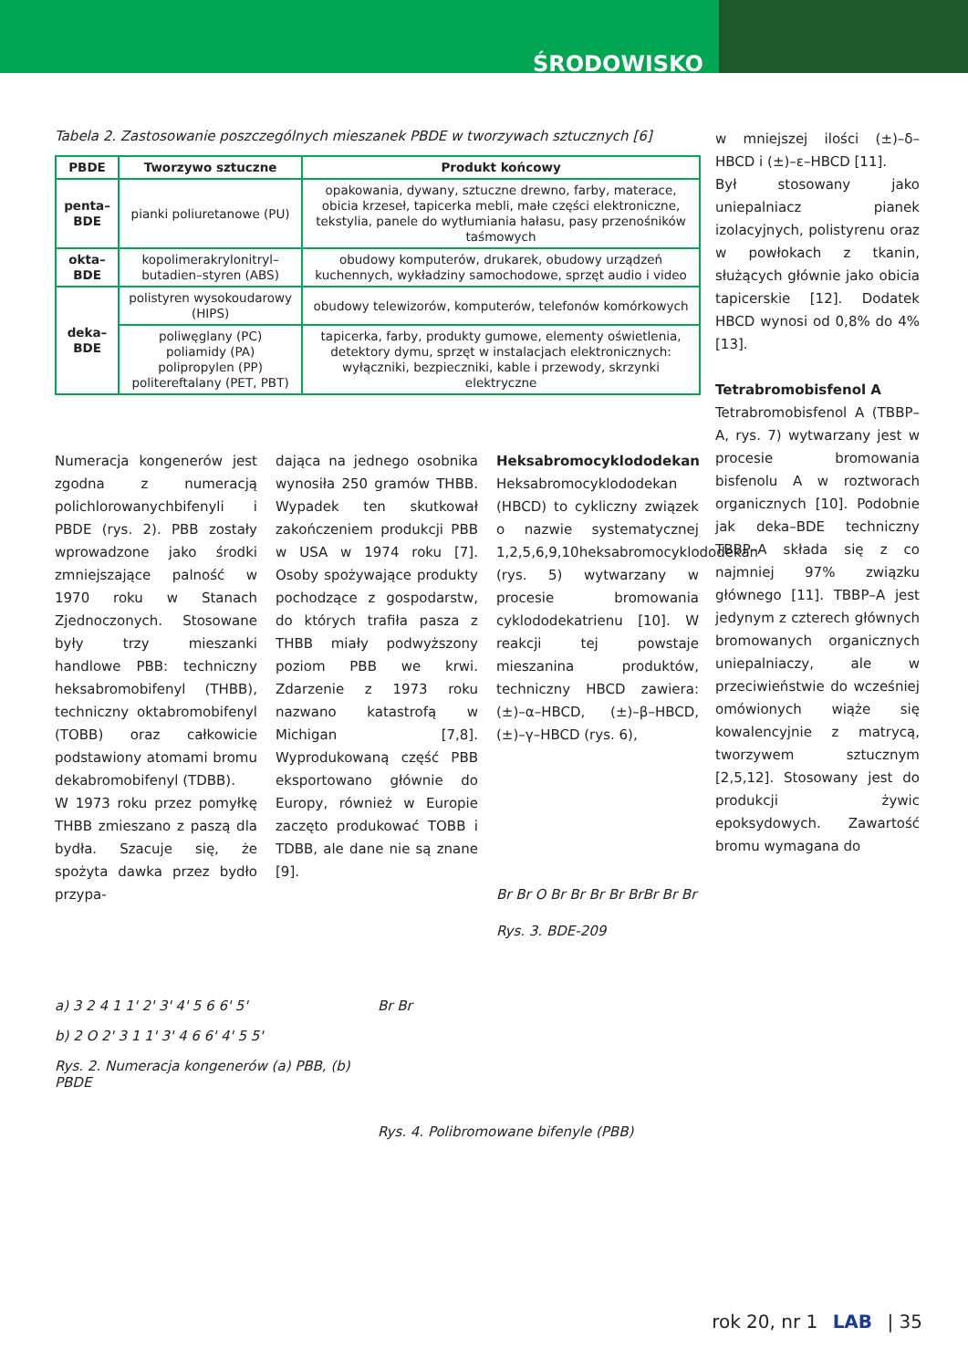ŚRODOWISKO
Tabela 2. Zastosowanie poszczególnych mieszanek PBDE w tworzywach sztucznych [6]
| PBDE | Tworzywo sztuczne | Produkt końcowy |
| --- | --- | --- |
| penta–BDE | pianki poliuretanowe (PU) | opakowania, dywany, sztuczne drewno, farby, materace, obicia krzeseł, tapicerka mebli, małe części elektroniczne, tekstylia, panele do wytłumiania hałasu, pasy przenośników taśmowych |
| okta–BDE | kopolimerakrylonitryl–butadien–styren (ABS) | obudowy komputerów, drukarek, obudowy urządzeń kuchennych, wykładziny samochodowe, sprzęt audio i video |
| deka–BDE | polistyren wysokoudarowy (HIPS) | obudowy telewizorów, komputerów, telefonów komórkowych |
| | poliwęglany (PC) poliamidy (PA) polipropylen (PP) politereftalany (PET, PBT) | tapicerka, farby, produkty gumowe, elementy oświetlenia, detektory dymu, sprzęt w instalacjach elektronicznych: wyłączniki, bezpieczniki, kable i przewody, skrzynki elektryczne |
Numeracja kongenerów jest zgodna z numeracją polichlorowanychbifenyli i PBDE (rys. 2). PBB zostały wprowadzone jako środki zmniejszające palność w 1970 roku w Stanach Zjednoczonych. Stosowane były trzy mieszanki handlowe PBB: techniczny heksabromobifenyl (THBB), techniczny oktabromobifenyl (TOBB) oraz całkowicie podstawiony atomami bromu dekabromobifenyl (TDBB).
W 1973 roku przez pomyłkę THBB zmieszano z paszą dla bydła. Szacuje się, że spożyta dawka przez bydło przypa-
dająca na jednego osobnika wynosiła 250 gramów THBB. Wypadek ten skutkował zakończeniem produkcji PBB w USA w 1974 roku [7]. Osoby spożywające produkty pochodzące z gospodarstw, do których trafiła pasza z THBB miały podwyższony poziom PBB we krwi. Zdarzenie z 1973 roku nazwano katastrofą w Michigan [7,8]. Wyprodukowaną część PBB eksportowano głównie do Europy, również w Europie zaczęto produkować TOBB i TDBB, ale dane nie są znane [9].
Heksabromocyklododekan
Heksabromocyklododekan (HBCD) to cykliczny związek o nazwie systematycznej 1,2,5,6,9,10heksabromocyklododekan (rys. 5) wytwarzany w procesie bromowania cyklododekatrienu [10]. W reakcji tej powstaje mieszanina produktów, techniczny HBCD zawiera: (±)–α–HBCD, (±)–β–HBCD, (±)–γ–HBCD (rys. 6),
Br Br O Br Br Br Br BrBr Br Br
Rys. 3. BDE-209
a) 3 2 4 1 1' 2' 3' 4' 5 6 6' 5'
b) 2 O 2' 3 1 1' 3' 4 6 6' 4' 5 5'
Rys. 2. Numeracja kongenerów (a) PBB, (b) PBDE
Br Br
Rys. 4. Polibromowane bifenyle (PBB)
w mniejszej ilości (±)–δ–HBCD i (±)–ε–HBCD [11].
Był stosowany jako uniepalniacz pianek izolacyjnych, polistyrenu oraz w powłokach z tkanin, służących głównie jako obicia tapicerskie [12]. Dodatek HBCD wynosi od 0,8% do 4% [13].
Tetrabromobisfenol A
Tetrabromobisfenol A (TBBP–A, rys. 7) wytwarzany jest w procesie bromowania bisfenolu A w roztworach organicznych [10]. Podobnie jak deka–BDE techniczny TBBP–A składa się z co najmniej 97% związku głównego [11]. TBBP–A jest jedynym z czterech głównych bromowanych organicznych uniepalniaczy, ale w przeciwieństwie do wcześniej omówionych wiąże się kowalencyjnie z matrycą, tworzywem sztucznym [2,5,12]. Stosowany jest do produkcji żywic epoksydowych. Zawartość bromu wymagana do
rok 20, nr 1 LAB | 35